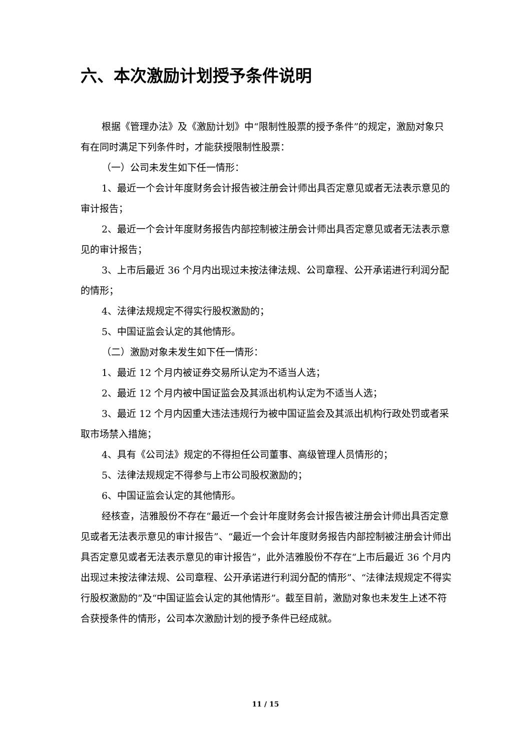六、本次激励计划授予条件说明
根据《管理办法》及《激励计划》中“限制性股票的授予条件”的规定，激励对象只有在同时满足下列条件时，才能获授限制性股票：
（一）公司未发生如下任一情形：
1、最近一个会计年度财务会计报告被注册会计师出具否定意见或者无法表示意见的审计报告；
2、最近一个会计年度财务报告内部控制被注册会计师出具否定意见或者无法表示意见的审计报告；
3、上市后最近 36 个月内出现过未按法律法规、公司章程、公开承诺进行利润分配的情形；
4、法律法规规定不得实行股权激励的；
5、中国证监会认定的其他情形。
（二）激励对象未发生如下任一情形：
1、最近 12 个月内被证券交易所认定为不适当人选；
2、最近 12 个月内被中国证监会及其派出机构认定为不适当人选；
3、最近 12 个月内因重大违法违规行为被中国证监会及其派出机构行政处罚或者采取市场禁入措施；
4、具有《公司法》规定的不得担任公司董事、高级管理人员情形的；
5、法律法规规定不得参与上市公司股权激励的；
6、中国证监会认定的其他情形。
经核查，洁雅股份不存在“最近一个会计年度财务会计报告被注册会计师出具否定意见或者无法表示意见的审计报告”、“最近一个会计年度财务报告内部控制被注册会计师出具否定意见或者无法表示意见的审计报告”，此外洁雅股份不存在“上市后最近 36 个月内出现过未按法律法规、公司章程、公开承诺进行利润分配的情形”、“法律法规规定不得实行股权激励的”及“中国证监会认定的其他情形”。截至目前，激励对象也未发生上述不符合获授条件的情形，公司本次激励计划的授予条件已经成就。
11 / 15